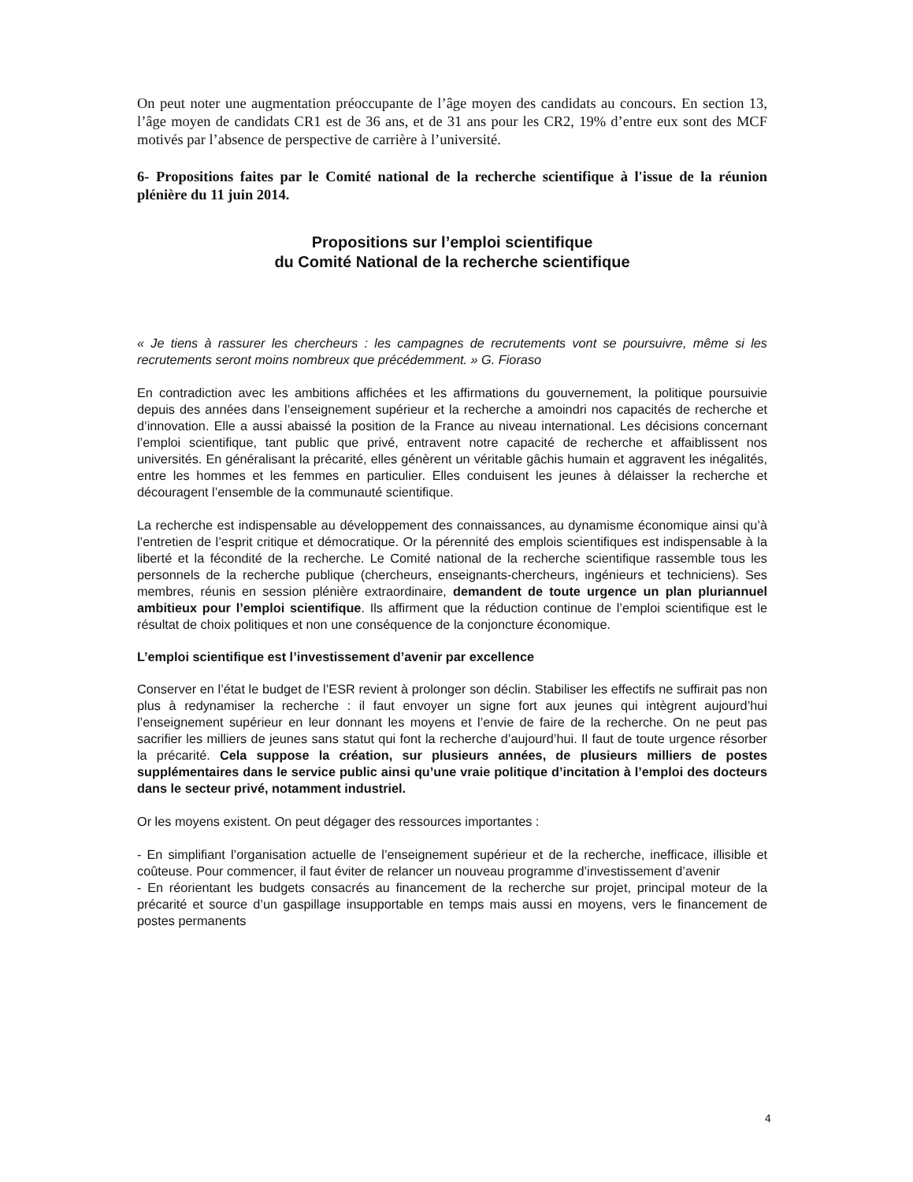On peut noter une augmentation préoccupante de l’âge moyen des candidats au concours. En section 13, l’âge moyen de candidats CR1 est de 36 ans, et de 31 ans pour les CR2, 19% d’entre eux sont des MCF motivés par l’absence de perspective de carrière à l’université.
6- Propositions faites par le Comité national de la recherche scientifique à l'issue de la réunion plénière du 11 juin 2014.
Propositions sur l’emploi scientifique
du Comité National de la recherche scientifique
« Je tiens à rassurer les chercheurs : les campagnes de recrutements vont se poursuivre, même si les recrutements seront moins nombreux que précédemment. » G. Fioraso
En contradiction avec les ambitions affichées et les affirmations du gouvernement, la politique poursuivie depuis des années dans l’enseignement supérieur et la recherche a amoindri nos capacités de recherche et d’innovation. Elle a aussi abaissé la position de la France au niveau international. Les décisions concernant l’emploi scientifique, tant public que privé, entravent notre capacité de recherche et affaiblissent nos universités. En généralisant la précarité, elles génèrent un véritable gâchis humain et aggravent les inégalités, entre les hommes et les femmes en particulier. Elles conduisent les jeunes à délaisser la recherche et découragent l’ensemble de la communauté scientifique.
La recherche est indispensable au développement des connaissances, au dynamisme économique ainsi qu’à l’entretien de l’esprit critique et démocratique. Or la pérennité des emplois scientifiques est indispensable à la liberté et la fécondité de la recherche. Le Comité national de la recherche scientifique rassemble tous les personnels de la recherche publique (chercheurs, enseignants-chercheurs, ingénieurs et techniciens). Ses membres, réunis en session plénière extraordinaire, demandent de toute urgence un plan pluriannuel ambitieux pour l’emploi scientifique. Ils affirment que la réduction continue de l’emploi scientifique est le résultat de choix politiques et non une conséquence de la conjoncture économique.
L’emploi scientifique est l’investissement d’avenir par excellence
Conserver en l’état le budget de l’ESR revient à prolonger son déclin. Stabiliser les effectifs ne suffirait pas non plus à redynamiser la recherche : il faut envoyer un signe fort aux jeunes qui intègrent aujourd’hui l’enseignement supérieur en leur donnant les moyens et l’envie de faire de la recherche. On ne peut pas sacrifier les milliers de jeunes sans statut qui font la recherche d’aujourd’hui. Il faut de toute urgence résorber la précarité. Cela suppose la création, sur plusieurs années, de plusieurs milliers de postes supplémentaires dans le service public ainsi qu’une vraie politique d’incitation à l’emploi des docteurs dans le secteur privé, notamment industriel.
Or les moyens existent. On peut dégager des ressources importantes :
- En simplifiant l’organisation actuelle de l’enseignement supérieur et de la recherche, inefficace, illisible et coûteuse. Pour commencer, il faut éviter de relancer un nouveau programme d’investissement d’avenir
- En réorientant les budgets consacrés au financement de la recherche sur projet, principal moteur de la précarité et source d’un gaspillage insupportable en temps mais aussi en moyens, vers le financement de postes permanents
4